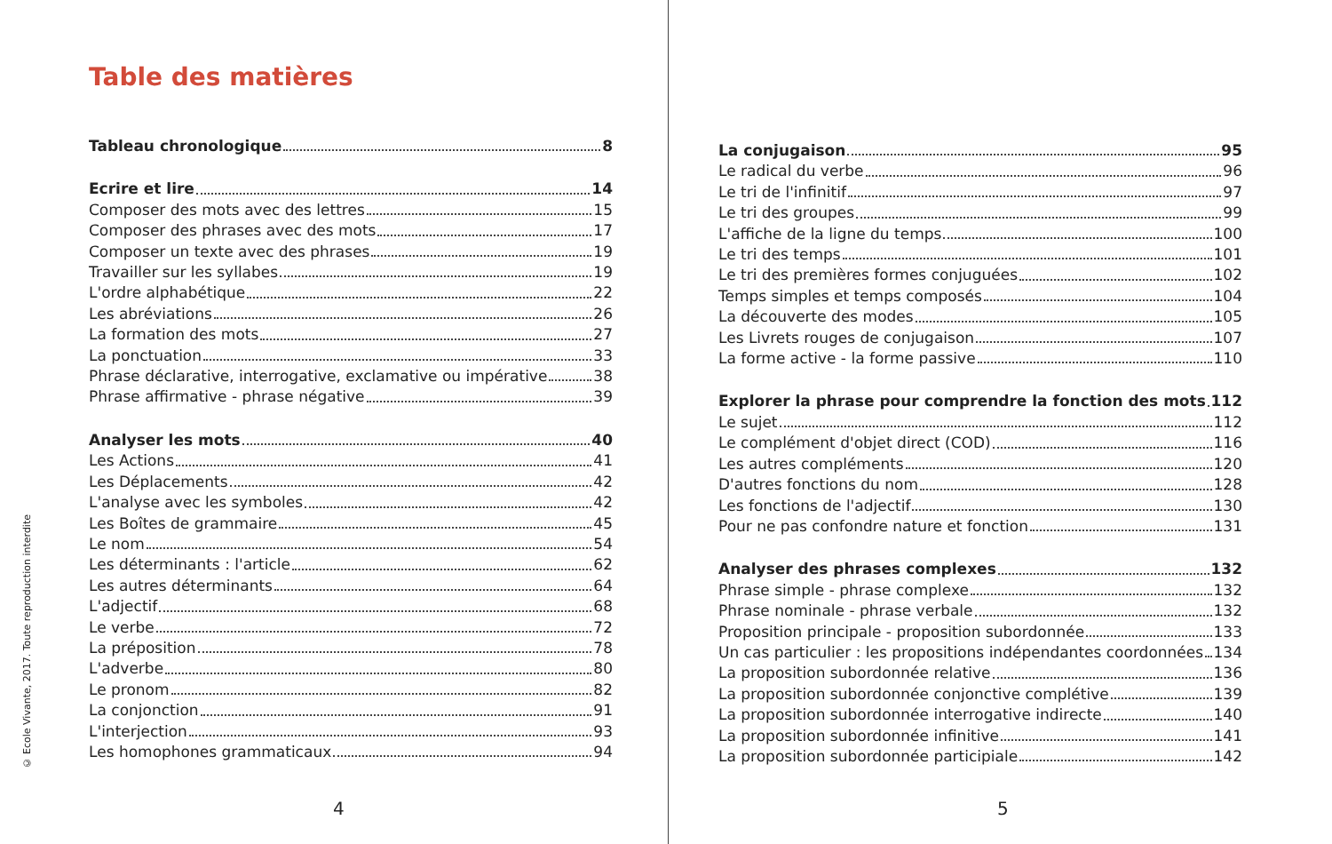© Ecole Vivante, 2017. Toute reproduction interdite
Table des matières
Tableau chronologique 8
Ecrire et lire 14
Composer des mots avec des lettres 15
Composer des phrases avec des mots 17
Composer un texte avec des phrases 19
Travailler sur les syllabes 19
L'ordre alphabétique 22
Les abréviations 26
La formation des mots 27
La ponctuation 33
Phrase déclarative, interrogative, exclamative ou impérative 38
Phrase affirmative - phrase négative 39
Analyser les mots 40
Les Actions 41
Les Déplacements 42
L'analyse avec les symboles 42
Les Boîtes de grammaire 45
Le nom 54
Les déterminants : l'article 62
Les autres déterminants 64
L'adjectif 68
Le verbe 72
La préposition 78
L'adverbe 80
Le pronom 82
La conjonction 91
L'interjection 93
Les homophones grammaticaux 94
4
La conjugaison 95
Le radical du verbe 96
Le tri de l'infinitif 97
Le tri des groupes 99
L'affiche de la ligne du temps 100
Le tri des temps 101
Le tri des premières formes conjuguées 102
Temps simples et temps composés 104
La découverte des modes 105
Les Livrets rouges de conjugaison 107
La forme active - la forme passive 110
Explorer la phrase pour comprendre la fonction des mots 112
Le sujet 112
Le complément d'objet direct (COD) 116
Les autres compléments 120
D'autres fonctions du nom 128
Les fonctions de l'adjectif 130
Pour ne pas confondre nature et fonction 131
Analyser des phrases complexes 132
Phrase simple - phrase complexe 132
Phrase nominale - phrase verbale 132
Proposition principale - proposition subordonnée 133
Un cas particulier : les propositions indépendantes coordonnées 134
La proposition subordonnée relative 136
La proposition subordonnée conjonctive complétive 139
La proposition subordonnée interrogative indirecte 140
La proposition subordonnée infinitive 141
La proposition subordonnée participiale 142
5